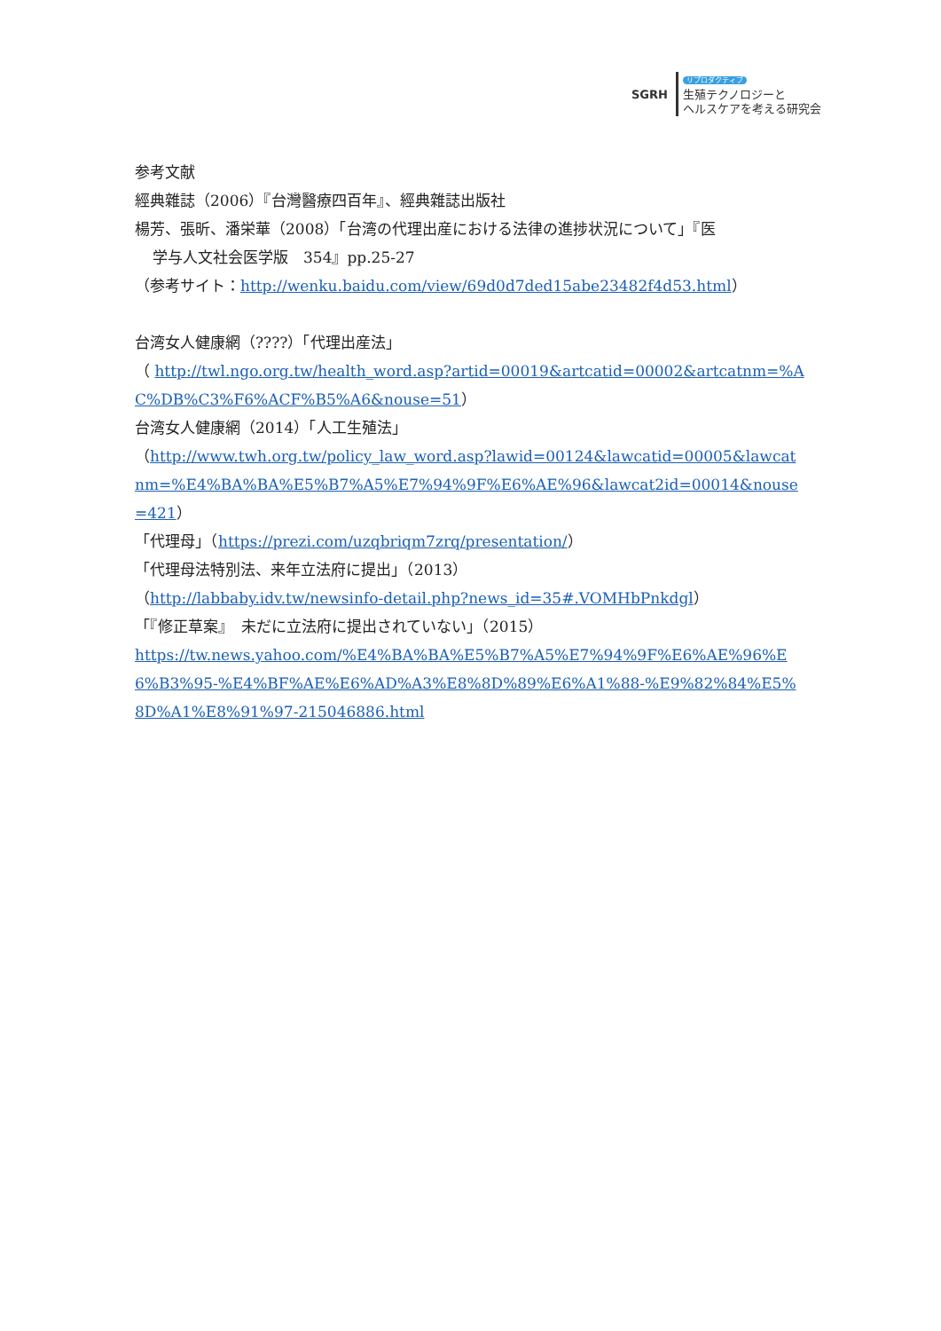SGRH
リプロダクティブ
生殖テクノロジーと
ヘルスケアを考える研究会
参考文献
經典雜誌（2006）『台灣醫療四百年』、經典雜誌出版社
楊芳、張昕、潘栄華（2008）「台湾の代理出産における法律の進捗状況について」『医
学与人文社会医学版　354』pp.25-27
（参考サイト：http://wenku.baidu.com/view/69d0d7ded15abe23482f4d53.html）
台湾女人健康網（????）「代理出産法」
（ http://twl.ngo.org.tw/health_word.asp?artid=00019&artcatid=00002&artcatnm=%AC%DB%C3%F6%ACF%B5%A6&nouse=51）
台湾女人健康網（2014）「人工生殖法」
（http://www.twh.org.tw/policy_law_word.asp?lawid=00124&lawcatid=00005&lawcatnm=%E4%BA%BA%E5%B7%A5%E7%94%9F%E6%AE%96&lawcat2id=00014&nouse=421）
「代理母」（https://prezi.com/uzqbriqm7zrq/presentation/）
「代理母法特別法、来年立法府に提出」（2013）
（http://labbaby.idv.tw/newsinfo-detail.php?news_id=35#.VOMHbPnkdgl）
「『修正草案』　未だに立法府に提出されていない」（2015）
https://tw.news.yahoo.com/%E4%BA%BA%E5%B7%A5%E7%94%9F%E6%AE%96%E6%B3%95-%E4%BF%AE%E6%AD%A3%E8%8D%89%E6%A1%88-%E9%82%84%E5%8D%A1%E8%91%97-215046886.html